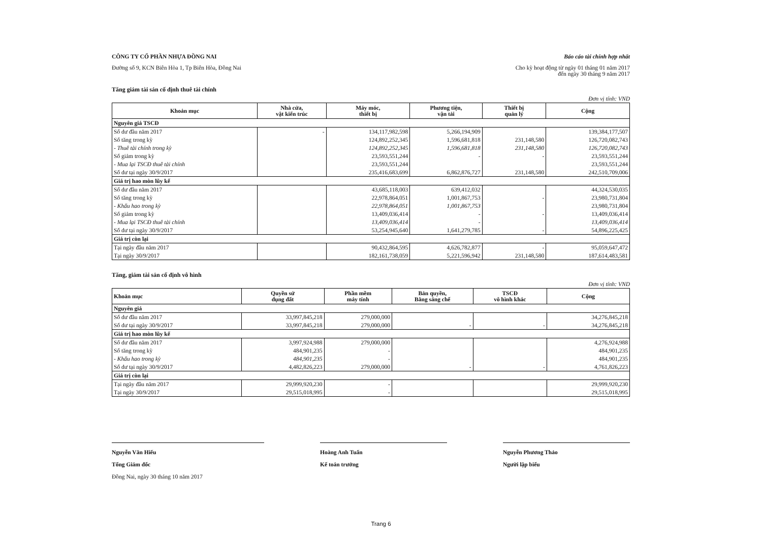CÔNG TY CỔ PHẦN NHỰA ĐỒNG NAI
Đường số 9, KCN Biên Hòa 1, Tp Biên Hòa, Đồng Nai
Báo cáo tài chính hợp nhất
Cho kỳ hoạt động từ ngày 01 tháng 01 năm 2017
đến ngày 30 tháng 9 năm 2017
Tăng giảm tài sản cố định thuê tài chính
Đơn vị tính: VND
| Khoản mục | Nhà cửa, vật kiến trúc | Máy móc, thiết bị | Phương tiện, vận tải | Thiết bị quản lý | Cộng |
| --- | --- | --- | --- | --- | --- |
| Nguyên giá TSCĐ | | | | | |
| Số dư đầu năm 2017 | - | 134,117,982,598 | 5,266,194,909 | | 139,384,177,507 |
| Số tăng trong kỳ | | 124,892,252,345 | 1,596,681,818 | 231,148,580 | 126,720,082,743 |
| - Thuê tài chính trong kỳ | | 124,892,252,345 | 1,596,681,818 | 231,148,580 | 126,720,082,743 |
| Số giảm trong kỳ | | 23,593,551,244 | - | - | 23,593,551,244 |
| - Mua lại TSCĐ thuê tài chính | | 23,593,551,244 | | | 23,593,551,244 |
| Số dư tại ngày 30/9/2017 | | 235,416,683,699 | 6,862,876,727 | 231,148,580 | 242,510,709,006 |
| Giá trị hao mòn lũy kế | | | | | |
| Số dư đầu năm 2017 | | 43,685,118,003 | 639,412,032 | | 44,324,530,035 |
| Số tăng trong kỳ | | 22,978,864,051 | 1,001,867,753 | - | 23,980,731,804 |
| - Khấu hao trong kỳ | | 22,978,864,051 | 1,001,867,753 | | 23,980,731,804 |
| Số giảm trong kỳ | | 13,409,036,414 | - | - | 13,409,036,414 |
| - Mua lại TSCĐ thuê tài chính | | 13,409,036,414 | - | | 13,409,036,414 |
| Số dư tại ngày 30/9/2017 | | 53,254,945,640 | 1,641,279,785 | - | 54,896,225,425 |
| Giá trị còn lại | | | | | |
| Tại ngày đầu năm 2017 | | 90,432,864,595 | 4,626,782,877 | - | 95,059,647,472 |
| Tại ngày 30/9/2017 | | 182,161,738,059 | 5,221,596,942 | 231,148,580 | 187,614,483,581 |
Tăng, giảm tài sản cố định vô hình
Đơn vị tính: VND
| Khoản mục | Quyền sử dụng đất | Phần mềm máy tính | Bản quyền, Bằng sáng chế | TSCĐ vô hình khác | Cộng |
| --- | --- | --- | --- | --- | --- |
| Nguyên giá | | | | | |
| Số dư đầu năm 2017 | 33,997,845,218 | 279,000,000 | | | 34,276,845,218 |
| Số dư tại ngày 30/9/2017 | 33,997,845,218 | 279,000,000 | - | - | 34,276,845,218 |
| Giá trị hao mòn lũy kế | | | | | |
| Số dư đầu năm 2017 | 3,997,924,988 | 279,000,000 | | | 4,276,924,988 |
| Số tăng trong kỳ | 484,901,235 | - | | | 484,901,235 |
| - Khấu hao trong kỳ | 484,901,235 | - | | | 484,901,235 |
| Số dư tại ngày 30/9/2017 | 4,482,826,223 | 279,000,000 | - | - | 4,761,826,223 |
| Giá trị còn lại | | | | | |
| Tại ngày đầu năm 2017 | 29,999,920,230 | - | | | 29,999,920,230 |
| Tại ngày 30/9/2017 | 29,515,018,995 | - | | | 29,515,018,995 |
Nguyễn Văn Hiếu
Tổng Giám đốc
Đồng Nai, ngày 30 tháng 10 năm 2017
Hoàng Anh Tuấn
Kế toán trưởng
Nguyễn Phương Thảo
Người lập biểu
Trang 6